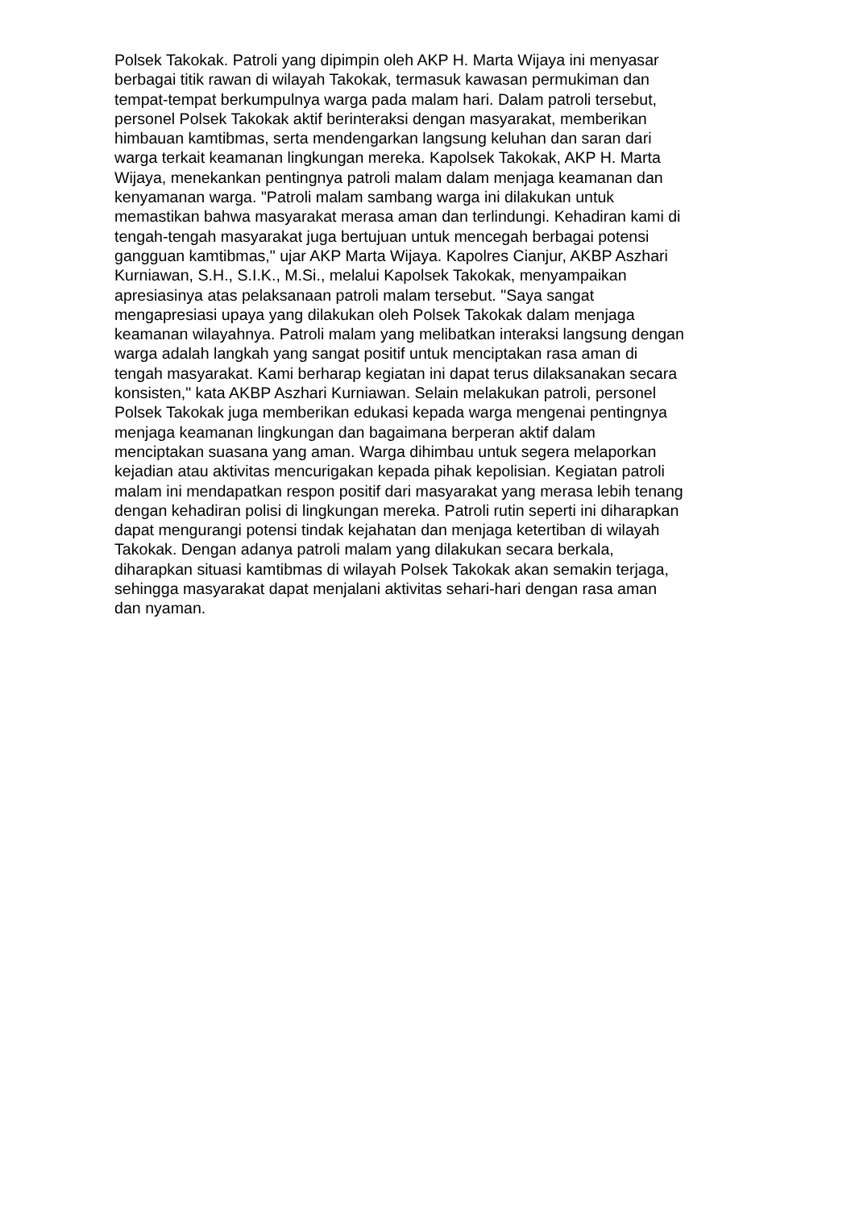Polsek Takokak. Patroli yang dipimpin oleh AKP H. Marta Wijaya ini menyasar
berbagai titik rawan di wilayah Takokak, termasuk kawasan permukiman dan
tempat-tempat berkumpulnya warga pada malam hari. Dalam patroli tersebut,
personel Polsek Takokak aktif berinteraksi dengan masyarakat, memberikan
himbauan kamtibmas, serta mendengarkan langsung keluhan dan saran dari
warga terkait keamanan lingkungan mereka. Kapolsek Takokak, AKP H. Marta
Wijaya, menekankan pentingnya patroli malam dalam menjaga keamanan dan
kenyamanan warga. "Patroli malam sambang warga ini dilakukan untuk
memastikan bahwa masyarakat merasa aman dan terlindungi. Kehadiran kami di
tengah-tengah masyarakat juga bertujuan untuk mencegah berbagai potensi
gangguan kamtibmas," ujar AKP Marta Wijaya. Kapolres Cianjur, AKBP Aszhari
Kurniawan, S.H., S.I.K., M.Si., melalui Kapolsek Takokak, menyampaikan
apresiasinya atas pelaksanaan patroli malam tersebut. "Saya sangat
mengapresiasi upaya yang dilakukan oleh Polsek Takokak dalam menjaga
keamanan wilayahnya. Patroli malam yang melibatkan interaksi langsung dengan
warga adalah langkah yang sangat positif untuk menciptakan rasa aman di
tengah masyarakat. Kami berharap kegiatan ini dapat terus dilaksanakan secara
konsisten," kata AKBP Aszhari Kurniawan. Selain melakukan patroli, personel
Polsek Takokak juga memberikan edukasi kepada warga mengenai pentingnya
menjaga keamanan lingkungan dan bagaimana berperan aktif dalam
menciptakan suasana yang aman. Warga dihimbau untuk segera melaporkan
kejadian atau aktivitas mencurigakan kepada pihak kepolisian. Kegiatan patroli
malam ini mendapatkan respon positif dari masyarakat yang merasa lebih tenang
dengan kehadiran polisi di lingkungan mereka. Patroli rutin seperti ini diharapkan
dapat mengurangi potensi tindak kejahatan dan menjaga ketertiban di wilayah
Takokak. Dengan adanya patroli malam yang dilakukan secara berkala,
diharapkan situasi kamtibmas di wilayah Polsek Takokak akan semakin terjaga,
sehingga masyarakat dapat menjalani aktivitas sehari-hari dengan rasa aman
dan nyaman.